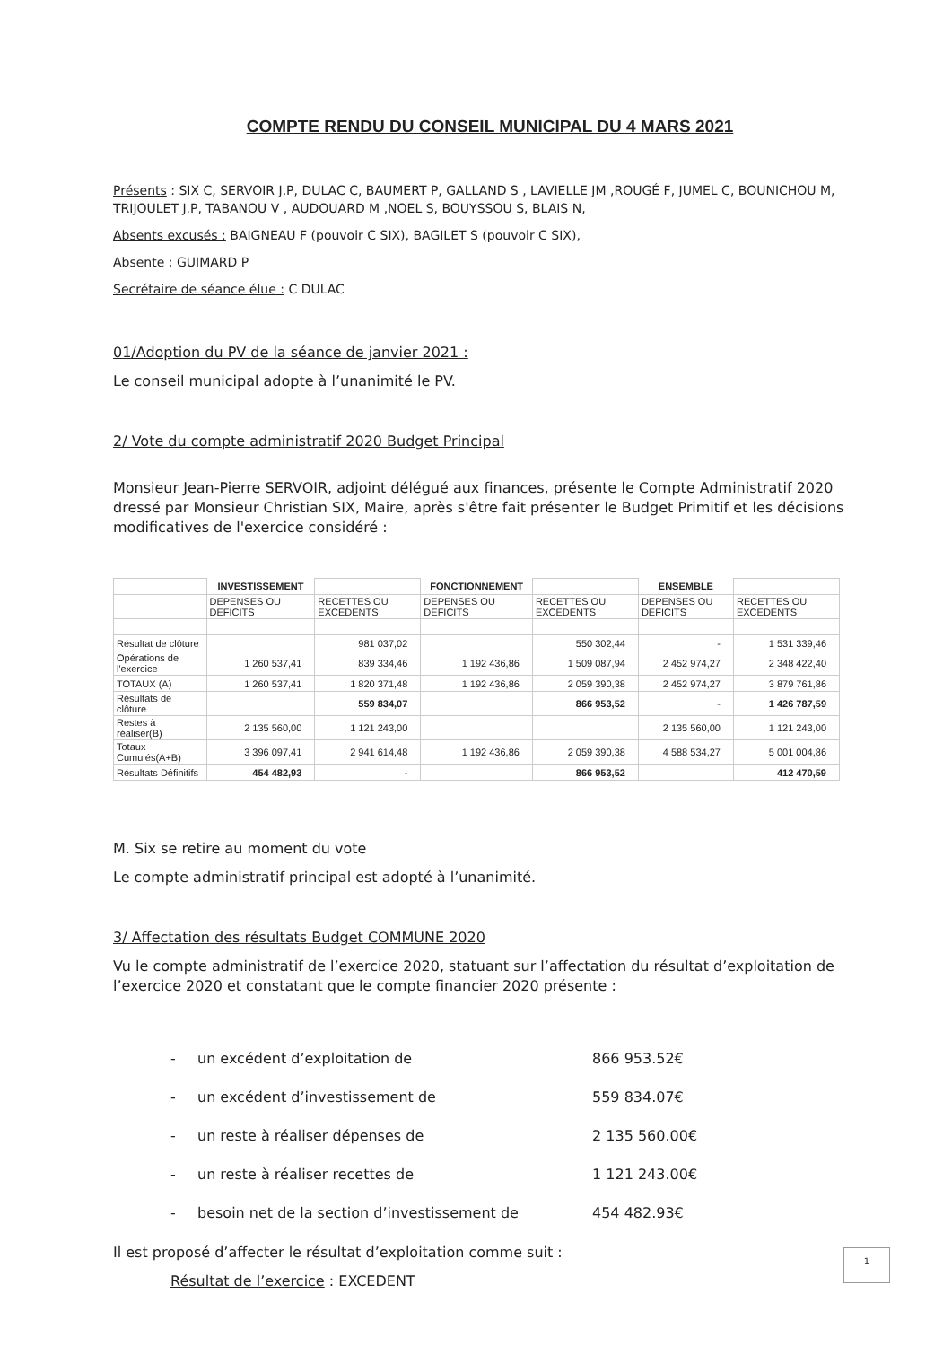COMPTE RENDU DU CONSEIL MUNICIPAL DU 4 MARS 2021
Présents : SIX C, SERVOIR J.P, DULAC C, BAUMERT P, GALLAND S , LAVIELLE JM ,ROUGÉ F, JUMEL C, BOUNICHOU M, TRIJOULET J.P, TABANOU V , AUDOUARD M ,NOEL S, BOUYSSOU S, BLAIS N,
Absents excusés : BAIGNEAU F (pouvoir C SIX), BAGILET S (pouvoir C SIX),
Absente : GUIMARD P
Secrétaire de séance élue : C DULAC
01/Adoption du PV de la séance de janvier 2021 :
Le conseil municipal adopte à l’unanimité le PV.
2/ Vote du compte administratif 2020 Budget Principal
Monsieur Jean-Pierre SERVOIR, adjoint délégué aux finances, présente le Compte Administratif 2020 dressé par Monsieur Christian SIX, Maire, après s'être fait présenter le Budget Primitif et les décisions modificatives de l'exercice considéré :
| | INVESTISSEMENT | | FONCTIONNEMENT | | ENSEMBLE | |
| | DEPENSES OU DEFICITS | RECETTES OU EXCEDENTS | DEPENSES OU DEFICITS | RECETTES OU EXCEDENTS | DEPENSES OU DEFICITS | RECETTES OU EXCEDENTS |
| Résultat de clôture | | 981 037,02 | | 550 302,44 | - | 1 531 339,46 |
| Opérations de l'exercice | 1 260 537,41 | 839 334,46 | 1 192 436,86 | 1 509 087,94 | 2 452 974,27 | 2 348 422,40 |
| TOTAUX (A) | 1 260 537,41 | 1 820 371,48 | 1 192 436,86 | 2 059 390,38 | 2 452 974,27 | 3 879 761,86 |
| Résultats de clôture | | 559 834,07 | | 866 953,52 | - | 1 426 787,59 |
| Restes à réaliser(B) | 2 135 560,00 | 1 121 243,00 | | | 2 135 560,00 | 1 121 243,00 |
| Totaux Cumulés(A+B) | 3 396 097,41 | 2 941 614,48 | 1 192 436,86 | 2 059 390,38 | 4 588 534,27 | 5 001 004,86 |
| Résultats Définitifs | 454 482,93 | - | | 866 953,52 | | 412 470,59 |
M. Six se retire au moment du vote
Le compte administratif principal est adopté à l’unanimité.
3/ Affectation des résultats Budget COMMUNE 2020
Vu le compte administratif de l’exercice 2020, statuant sur l’affectation du résultat d’exploitation de l’exercice 2020 et constatant que le compte financier 2020 présente :
- un excédent d’exploitation de 866 953.52€
- un excédent d’investissement de 559 834.07€
- un reste à réaliser dépenses de 2 135 560.00€
- un reste à réaliser recettes de 1 121 243.00€
- besoin net de la section d’investissement de 454 482.93€
Il est proposé d’affecter le résultat d’exploitation comme suit :
Résultat de l’exercice : EXCEDENT
1